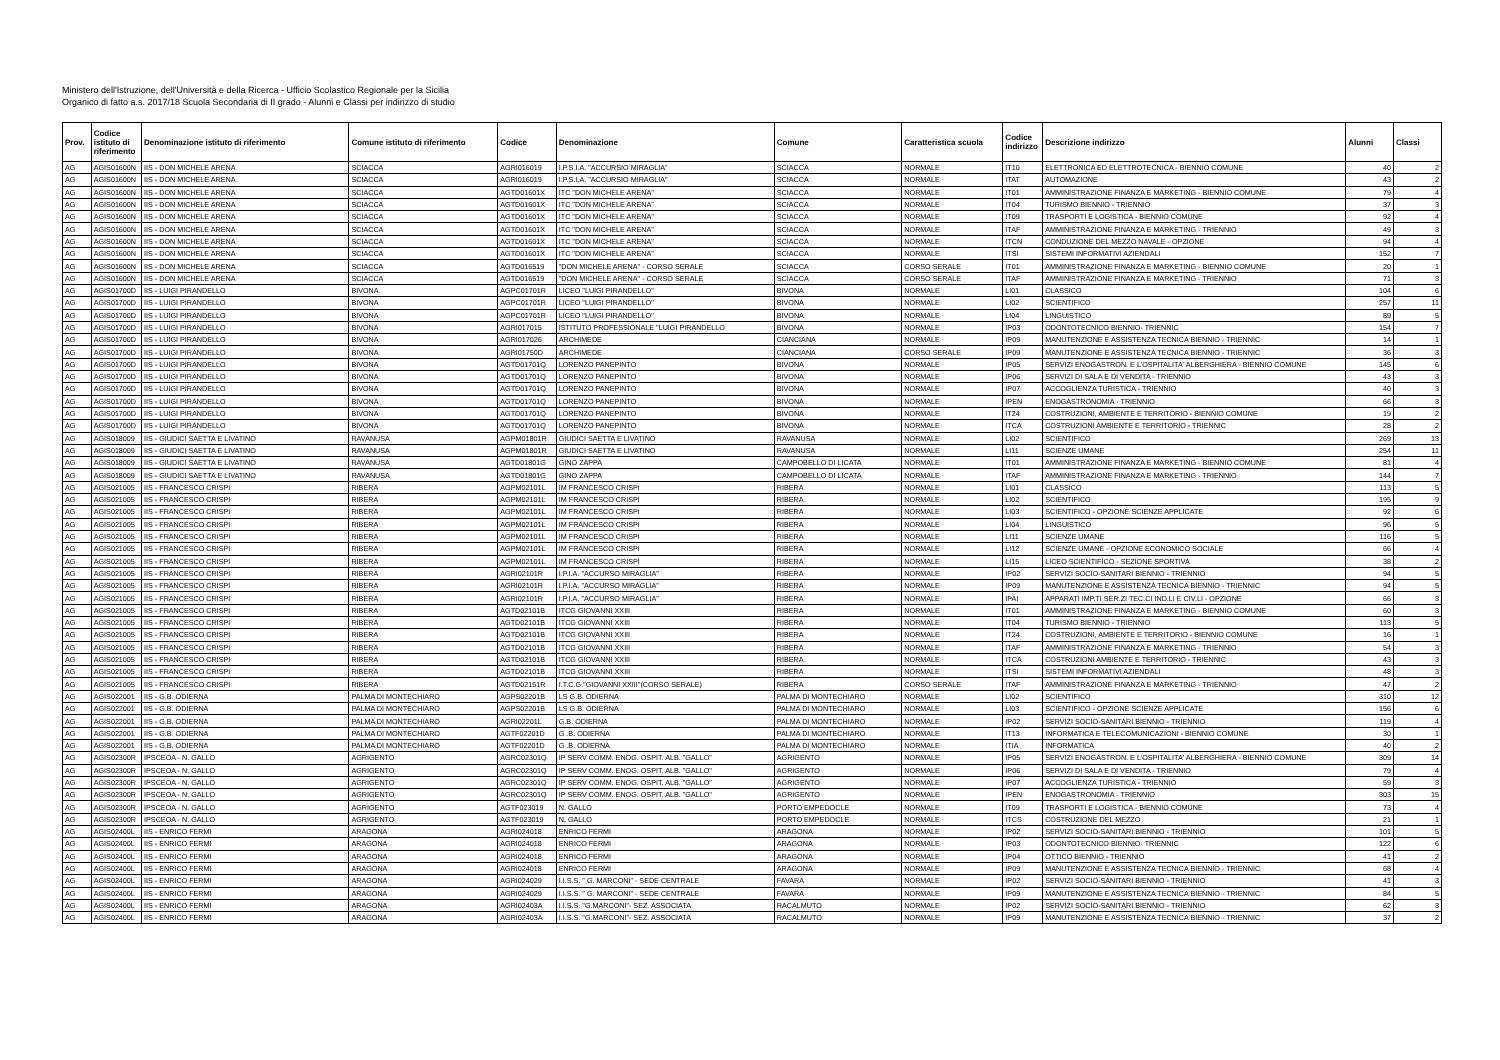Ministero dell'Istruzione, dell'Università e della Ricerca - Ufficio Scolastico Regionale per la Sicilia
Organico di fatto a.s. 2017/18 Scuola Secondaria di II grado - Alunni e Classi per indirizzo di studio
| Prov. | Codice istituto di riferimento | Denominazione istituto di riferimento | Comune istituto di riferimento | Codice | Denominazione | Comune | Caratteristica scuola | Codice indirizzo | Descrizione indirizzo | Alunni | Classi |
| --- | --- | --- | --- | --- | --- | --- | --- | --- | --- | --- | --- |
| AG | AGIS01600N | IIS - DON MICHELE ARENA | SCIACCA | AGRI016019 | I.P.S.I.A. "ACCURSIO MIRAGLIA" | SCIACCA | NORMALE | IT10 | ELETTRONICA ED ELETTROTECNICA - BIENNIO COMUNE | 40 | 2 |
| AG | AGIS01600N | IIS - DON MICHELE ARENA | SCIACCA | AGRI016019 | I.P.S.I.A. "ACCURSIO MIRAGLIA" | SCIACCA | NORMALE | ITAT | AUTOMAZIONE | 43 | 2 |
| AG | AGIS01600N | IIS - DON MICHELE ARENA | SCIACCA | AGTD01601X | ITC "DON MICHELE ARENA" | SCIACCA | NORMALE | IT01 | AMMINISTRAZIONE FINANZA E MARKETING - BIENNIO COMUNE | 79 | 4 |
| AG | AGIS01600N | IIS - DON MICHELE ARENA | SCIACCA | AGTD01601X | ITC "DON MICHELE ARENA" | SCIACCA | NORMALE | IT04 | TURISMO BIENNIO - TRIENNIO | 37 | 3 |
| AG | AGIS01600N | IIS - DON MICHELE ARENA | SCIACCA | AGTD01601X | ITC "DON MICHELE ARENA" | SCIACCA | NORMALE | IT09 | TRASPORTI E LOGISTICA - BIENNIO COMUNE | 92 | 4 |
| AG | AGIS01600N | IIS - DON MICHELE ARENA | SCIACCA | AGTD01601X | ITC "DON MICHELE ARENA" | SCIACCA | NORMALE | ITAF | AMMINISTRAZIONE FINANZA E MARKETING - TRIENNIO | 49 | 3 |
| AG | AGIS01600N | IIS - DON MICHELE ARENA | SCIACCA | AGTD01601X | ITC "DON MICHELE ARENA" | SCIACCA | NORMALE | ITCN | CONDUZIONE DEL MEZZO NAVALE - OPZIONE | 94 | 4 |
| AG | AGIS01600N | IIS - DON MICHELE ARENA | SCIACCA | AGTD01601X | ITC "DON MICHELE ARENA" | SCIACCA | NORMALE | ITSI | SISTEMI INFORMATIVI AZIENDALI | 152 | 7 |
| AG | AGIS01600N | IIS - DON MICHELE ARENA | SCIACCA | AGTD016519 | "DON MICHELE ARENA" - CORSO SERALE | SCIACCA | CORSO SERALE | IT01 | AMMINISTRAZIONE FINANZA E MARKETING - BIENNIO COMUNE | 20 | 1 |
| AG | AGIS01600N | IIS - DON MICHELE ARENA | SCIACCA | AGTD016519 | "DON MICHELE ARENA" - CORSO SERALE | SCIACCA | CORSO SERALE | ITAF | AMMINISTRAZIONE FINANZA E MARKETING - TRIENNIO | 71 | 3 |
| AG | AGIS01700D | IIS - LUIGI PIRANDELLO | BIVONA | AGPC01701R | LICEO "LUIGI PIRANDELLO" | BIVONA | NORMALE | LI01 | CLASSICO | 104 | 6 |
| AG | AGIS01700D | IIS - LUIGI PIRANDELLO | BIVONA | AGPC01701R | LICEO "LUIGI PIRANDELLO" | BIVONA | NORMALE | LI02 | SCIENTIFICO | 257 | 11 |
| AG | AGIS01700D | IIS - LUIGI PIRANDELLO | BIVONA | AGPC01701R | LICEO "LUIGI PIRANDELLO" | BIVONA | NORMALE | LI04 | LINGUISTICO | 89 | 5 |
| AG | AGIS01700D | IIS - LUIGI PIRANDELLO | BIVONA | AGRI017015 | ISTITUTO PROFESSIONALE "LUIGI PIRANDELLO | BIVONA | NORMALE | IP03 | ODONTOTECNICO BIENNIO- TRIENNIC | 154 | 7 |
| AG | AGIS01700D | IIS - LUIGI PIRANDELLO | BIVONA | AGRI017026 | ARCHIMEDE | CIANCIANA | NORMALE | IP09 | MANUTENZIONE E ASSISTENZA TECNICA BIENNIO - TRIENNIC | 14 | 1 |
| AG | AGIS01700D | IIS - LUIGI PIRANDELLO | BIVONA | AGRI01750D | ARCHIMEDE | CIANCIANA | CORSO SERALE | IP09 | MANUTENZIONE E ASSISTENZA TECNICA BIENNIO - TRIENNIC | 36 | 3 |
| AG | AGIS01700D | IIS - LUIGI PIRANDELLO | BIVONA | AGTD01701Q | LORENZO PANEPINTO | BIVONA | NORMALE | IP05 | SERVIZI ENOGASTRON. E L'OSPITALITA' ALBERGHIERA - BIENNIO COMUNE | 145 | 6 |
| AG | AGIS01700D | IIS - LUIGI PIRANDELLO | BIVONA | AGTD01701Q | LORENZO PANEPINTO | BIVONA | NORMALE | IP06 | SERVIZI DI SALA E DI VENDITA - TRIENNIO | 43 | 3 |
| AG | AGIS01700D | IIS - LUIGI PIRANDELLO | BIVONA | AGTD01701Q | LORENZO PANEPINTO | BIVONA | NORMALE | IP07 | ACCOGLIENZA TURISTICA - TRIENNIO | 40 | 3 |
| AG | AGIS01700D | IIS - LUIGI PIRANDELLO | BIVONA | AGTD01701Q | LORENZO PANEPINTO | BIVONA | NORMALE | IPEN | ENOGASTRONOMIA - TRIENNIO | 66 | 3 |
| AG | AGIS01700D | IIS - LUIGI PIRANDELLO | BIVONA | AGTD01701Q | LORENZO PANEPINTO | BIVONA | NORMALE | IT24 | COSTRUZIONI, AMBIENTE E TERRITORIO - BIENNIO COMUNE | 19 | 2 |
| AG | AGIS01700D | IIS - LUIGI PIRANDELLO | BIVONA | AGTD01701Q | LORENZO PANEPINTO | BIVONA | NORMALE | ITCA | COSTRUZIONI AMBIENTE E TERRITORIO - TRIENNIC | 28 | 2 |
| AG | AGIS018009 | IIS - GIUDICI SAETTA E LIVATINO | RAVANUSA | AGPM01801R | GIUDICI SAETTA E LIVATINO | RAVANUSA | NORMALE | LI02 | SCIENTIFICO | 269 | 13 |
| AG | AGIS018009 | IIS - GIUDICI SAETTA E LIVATINO | RAVANUSA | AGPM01801R | GIUDICI SAETTA E LIVATINO | RAVANUSA | NORMALE | LI11 | SCIENZE UMANE | 254 | 11 |
| AG | AGIS018009 | IIS - GIUDICI SAETTA E LIVATINO | RAVANUSA | AGTD01801G | GINO ZAPPA | CAMPOBELLO DI LICATA | NORMALE | IT01 | AMMINISTRAZIONE FINANZA E MARKETING - BIENNIO COMUNE | 81 | 4 |
| AG | AGIS018009 | IIS - GIUDICI SAETTA E LIVATINO | RAVANUSA | AGTD01801G | GINO ZAPPA | CAMPOBELLO DI LICATA | NORMALE | ITAF | AMMINISTRAZIONE FINANZA E MARKETING - TRIENNIO | 144 | 7 |
| AG | AGIS021005 | IIS - FRANCESCO CRISPI | RIBERA | AGPM02101L | IM FRANCESCO CRISPI | RIBERA | NORMALE | LI01 | CLASSICO | 113 | 5 |
| AG | AGIS021005 | IIS - FRANCESCO CRISPI | RIBERA | AGPM02101L | IM FRANCESCO CRISPI | RIBERA | NORMALE | LI02 | SCIENTIFICO | 195 | 9 |
| AG | AGIS021005 | IIS - FRANCESCO CRISPI | RIBERA | AGPM02101L | IM FRANCESCO CRISPI | RIBERA | NORMALE | LI03 | SCIENTIFICO - OPZIONE SCIENZE APPLICATE | 92 | 6 |
| AG | AGIS021005 | IIS - FRANCESCO CRISPI | RIBERA | AGPM02101L | IM FRANCESCO CRISPI | RIBERA | NORMALE | LI04 | LINGUISTICO | 96 | 5 |
| AG | AGIS021005 | IIS - FRANCESCO CRISPI | RIBERA | AGPM02101L | IM FRANCESCO CRISPI | RIBERA | NORMALE | LI11 | SCIENZE UMANE | 116 | 5 |
| AG | AGIS021005 | IIS - FRANCESCO CRISPI | RIBERA | AGPM02101L | IM FRANCESCO CRISPI | RIBERA | NORMALE | LI12 | SCIENZE UMANE - OPZIONE ECONOMICO SOCIALE | 66 | 4 |
| AG | AGIS021005 | IIS - FRANCESCO CRISPI | RIBERA | AGPM02101L | IM FRANCESCO CRISPI | RIBERA | NORMALE | LI15 | LICEO SCIENTIFICO - SEZIONE SPORTIVA | 38 | 2 |
| AG | AGIS021005 | IIS - FRANCESCO CRISPI | RIBERA | AGRI02101R | I.P.I.A. "ACCURSO MIRAGLIA" | RIBERA | NORMALE | IP02 | SERVIZI SOCIO-SANITARI BIENNIO - TRIENNIO | 94 | 5 |
| AG | AGIS021005 | IIS - FRANCESCO CRISPI | RIBERA | AGRI02101R | I.P.I.A. "ACCURSO MIRAGLIA" | RIBERA | NORMALE | IP09 | MANUTENZIONE E ASSISTENZA TECNICA BIENNIO - TRIENNIC | 94 | 5 |
| AG | AGIS021005 | IIS - FRANCESCO CRISPI | RIBERA | AGRI02101R | I.P.I.A. "ACCURSO MIRAGLIA" | RIBERA | NORMALE | IPAI | APPARATI IMP.TI SER.ZI TEC.CI IND.LI E CIV.LI - OPZIONE | 66 | 3 |
| AG | AGIS021005 | IIS - FRANCESCO CRISPI | RIBERA | AGTD02101B | ITCG GIOVANNI XXIII | RIBERA | NORMALE | IT01 | AMMINISTRAZIONE FINANZA E MARKETING - BIENNIO COMUNE | 60 | 3 |
| AG | AGIS021005 | IIS - FRANCESCO CRISPI | RIBERA | AGTD02101B | ITCG GIOVANNI XXIII | RIBERA | NORMALE | IT04 | TURISMO BIENNIO - TRIENNIO | 113 | 5 |
| AG | AGIS021005 | IIS - FRANCESCO CRISPI | RIBERA | AGTD02101B | ITCG GIOVANNI XXIII | RIBERA | NORMALE | IT24 | COSTRUZIONI, AMBIENTE E TERRITORIO - BIENNIO COMUNE | 16 | 1 |
| AG | AGIS021005 | IIS - FRANCESCO CRISPI | RIBERA | AGTD02101B | ITCG GIOVANNI XXIII | RIBERA | NORMALE | ITAF | AMMINISTRAZIONE FINANZA E MARKETING - TRIENNIO | 54 | 3 |
| AG | AGIS021005 | IIS - FRANCESCO CRISPI | RIBERA | AGTD02101B | ITCG GIOVANNI XXIII | RIBERA | NORMALE | ITCA | COSTRUZIONI AMBIENTE E TERRITORIO - TRIENNIC | 43 | 3 |
| AG | AGIS021005 | IIS - FRANCESCO CRISPI | RIBERA | AGTD02101B | ITCG GIOVANNI XXIII | RIBERA | NORMALE | ITSI | SISTEMI INFORMATIVI AZIENDALI | 48 | 3 |
| AG | AGIS021005 | IIS - FRANCESCO CRISPI | RIBERA | AGTD02151R | I.T.C.G."GIOVANNI XXIII"(CORSO SERALE) | RIBERA | CORSO SERALE | ITAF | AMMINISTRAZIONE FINANZA E MARKETING - TRIENNIO | 47 | 2 |
| AG | AGIS022001 | IIS - G.B. ODIERNA | PALMA DI MONTECHIARO | AGPS02201B | LS G.B. ODIERNA | PALMA DI MONTECHIARO | NORMALE | LI02 | SCIENTIFICO | 310 | 12 |
| AG | AGIS022001 | IIS - G.B. ODIERNA | PALMA DI MONTECHIARO | AGPS02201B | LS G.B. ODIERNA | PALMA DI MONTECHIARO | NORMALE | LI03 | SCIENTIFICO - OPZIONE SCIENZE APPLICATE | 156 | 6 |
| AG | AGIS022001 | IIS - G.B. ODIERNA | PALMA DI MONTECHIARO | AGRI02201L | G.B. ODIERNA | PALMA DI MONTECHIARO | NORMALE | IP02 | SERVIZI SOCIO-SANITARI BIENNIO - TRIENNIO | 119 | 4 |
| AG | AGIS022001 | IIS - G.B. ODIERNA | PALMA DI MONTECHIARO | AGTF02201D | G .B. ODIERNA | PALMA DI MONTECHIARO | NORMALE | IT13 | INFORMATICA E TELECOMUNICAZIONI - BIENNIO COMUNE | 30 | 1 |
| AG | AGIS022001 | IIS - G.B. ODIERNA | PALMA DI MONTECHIARO | AGTF02201D | G .B. ODIERNA | PALMA DI MONTECHIARO | NORMALE | ITIA | INFORMATICA | 40 | 2 |
| AG | AGIS02300R | IPSCEOA - N. GALLO | AGRIGENTO | AGRC02301Q | IP SERV COMM. ENOG. OSPIT. ALB. "GALLO" | AGRIGENTO | NORMALE | IP05 | SERVIZI ENOGASTRON. E L'OSPITALITA' ALBERGHIERA - BIENNIO COMUNE | 309 | 14 |
| AG | AGIS02300R | IPSCEOA - N. GALLO | AGRIGENTO | AGRC02301Q | IP SERV COMM. ENOG. OSPIT. ALB. "GALLO" | AGRIGENTO | NORMALE | IP06 | SERVIZI DI SALA E DI VENDITA - TRIENNIO | 79 | 4 |
| AG | AGIS02300R | IPSCEOA - N. GALLO | AGRIGENTO | AGRC02301Q | IP SERV COMM. ENOG. OSPIT. ALB. "GALLO" | AGRIGENTO | NORMALE | IP07 | ACCOGLIENZA TURISTICA - TRIENNIO | 59 | 3 |
| AG | AGIS02300R | IPSCEOA - N. GALLO | AGRIGENTO | AGRC02301Q | IP SERV COMM. ENOG. OSPIT. ALB. "GALLO" | AGRIGENTO | NORMALE | IPEN | ENOGASTRONOMIA - TRIENNIO | 303 | 15 |
| AG | AGIS02300R | IPSCEOA - N. GALLO | AGRIGENTO | AGTF023019 | N. GALLO | PORTO EMPEDOCLE | NORMALE | IT09 | TRASPORTI E LOGISTICA - BIENNIO COMUNE | 73 | 4 |
| AG | AGIS02300R | IPSCEOA - N. GALLO | AGRIGENTO | AGTF023019 | N. GALLO | PORTO EMPEDOCLE | NORMALE | ITCS | COSTRUZIONE DEL MEZZO | 21 | 1 |
| AG | AGIS02400L | IIS - ENRICO FERMI | ARAGONA | AGRI024018 | ENRICO FERMI | ARAGONA | NORMALE | IP02 | SERVIZI SOCIO-SANITARI BIENNIO - TRIENNIO | 101 | 5 |
| AG | AGIS02400L | IIS - ENRICO FERMI | ARAGONA | AGRI024018 | ENRICO FERMI | ARAGONA | NORMALE | IP03 | ODONTOTECNICO BIENNIO- TRIENNIC | 122 | 6 |
| AG | AGIS02400L | IIS - ENRICO FERMI | ARAGONA | AGRI024018 | ENRICO FERMI | ARAGONA | NORMALE | IP04 | OTTICO BIENNIO - TRIENNIO | 41 | 2 |
| AG | AGIS02400L | IIS - ENRICO FERMI | ARAGONA | AGRI024018 | ENRICO FERMI | ARAGONA | NORMALE | IP09 | MANUTENZIONE E ASSISTENZA TECNICA BIENNIO - TRIENNIC | 68 | 4 |
| AG | AGIS02400L | IIS - ENRICO FERMI | ARAGONA | AGRI024029 | I.I.S.S. " G. MARCONI" - SEDE CENTRALE | FAVARA | NORMALE | IP02 | SERVIZI SOCIO-SANITARI BIENNIO - TRIENNIO | 41 | 3 |
| AG | AGIS02400L | IIS - ENRICO FERMI | ARAGONA | AGRI024029 | I.I.S.S. " G. MARCONI" - SEDE CENTRALE | FAVARA | NORMALE | IP09 | MANUTENZIONE E ASSISTENZA TECNICA BIENNIO - TRIENNIC | 84 | 5 |
| AG | AGIS02400L | IIS - ENRICO FERMI | ARAGONA | AGRI02403A | I.I.S.S. "G.MARCONI"- SEZ. ASSOCIATA | RACALMUTO | NORMALE | IP02 | SERVIZI SOCIO-SANITARI BIENNIO - TRIENNIO | 62 | 3 |
| AG | AGIS02400L | IIS - ENRICO FERMI | ARAGONA | AGRI02403A | I.I.S.S. "G.MARCONI"- SEZ. ASSOCIATA | RACALMUTO | NORMALE | IP09 | MANUTENZIONE E ASSISTENZA TECNICA BIENNIO - TRIENNIC | 37 | 2 |